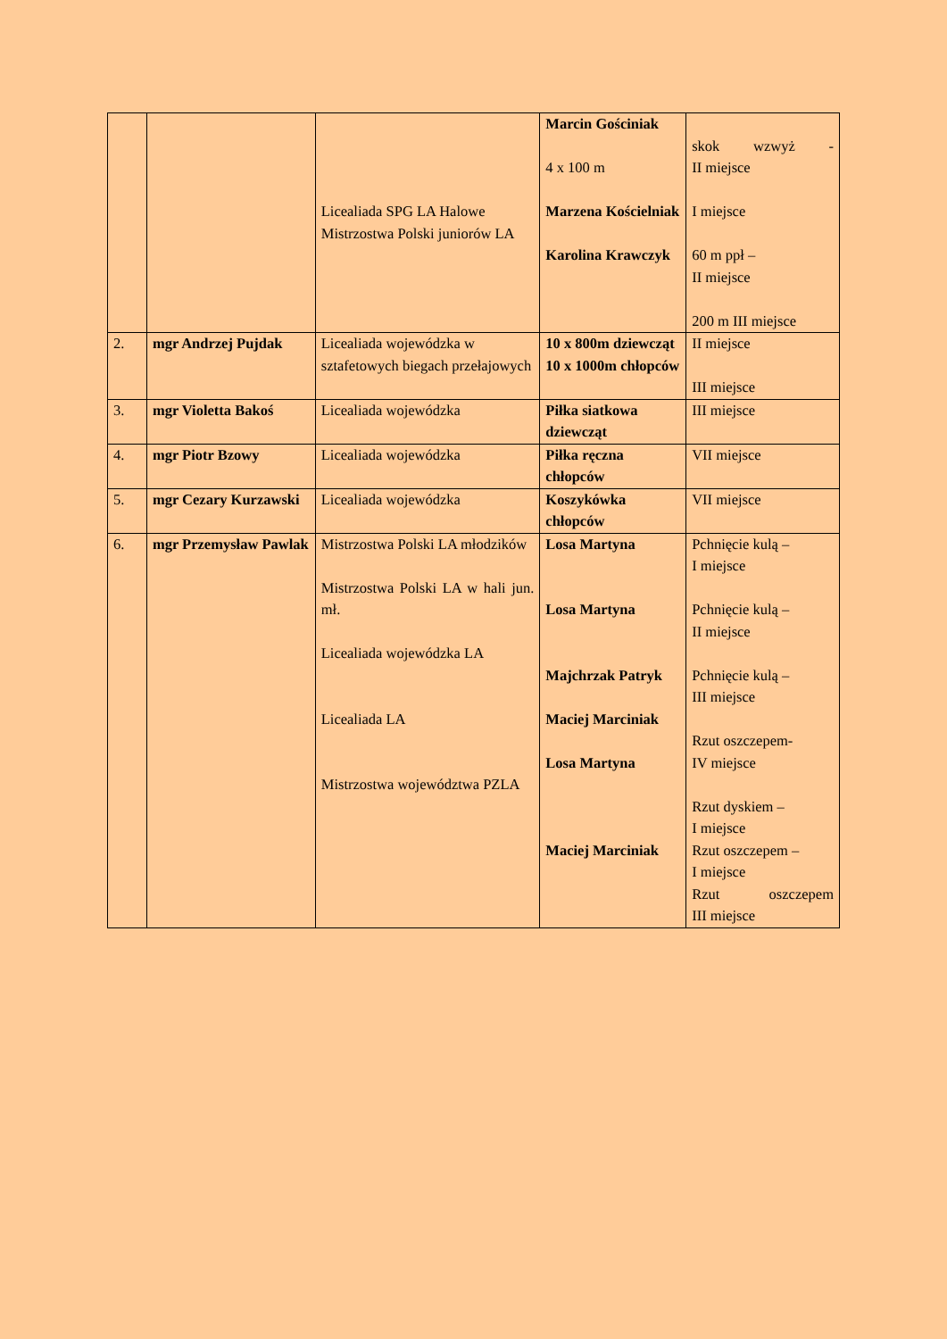| | | Licealiada SPG LA Halowe Mistrzostwa Polski juniorów LA | Marcin Gościniak 4 x 100 m Marzena Kościelniak Karolina Krawczyk | skok wzwyż - II miejsce I miejsce 60 m ppł – II miejsce 200 m III miejsce |
| 2. | mgr Andrzej Pujdak | Licealiada wojewódzka w sztafetowych biegach przełajowych | 10 x 800m dziewcząt 10 x 1000m chłopców | II miejsce III miejsce |
| 3. | mgr Violetta Bakoś | Licealiada wojewódzka | Piłka siatkowa dziewcząt | III miejsce |
| 4. | mgr Piotr Bzowy | Licealiada wojewódzka | Piłka ręczna chłopców | VII miejsce |
| 5. | mgr Cezary Kurzawski | Licealiada wojewódzka | Koszykówka chłopców | VII miejsce |
| 6. | mgr Przemysław Pawlak | Mistrzostwa Polski LA młodzików Mistrzostwa Polski LA w hali jun. mł. Licealiada wojewódzka LA Licealiada LA Mistrzostwa województwa PZLA | Losa Martyna Losa Martyna Majchrzak Patryk Maciej Marciniak Losa Martyna Maciej Marciniak | Pchnięcie kulą – I miejsce Pchnięcie kulą – II miejsce Pchnięcie kulą – III miejsce Rzut oszczepem- IV miejsce Rzut dyskiem – I miejsce Rzut oszczepem – I miejsce Rzut oszczepem III miejsce |